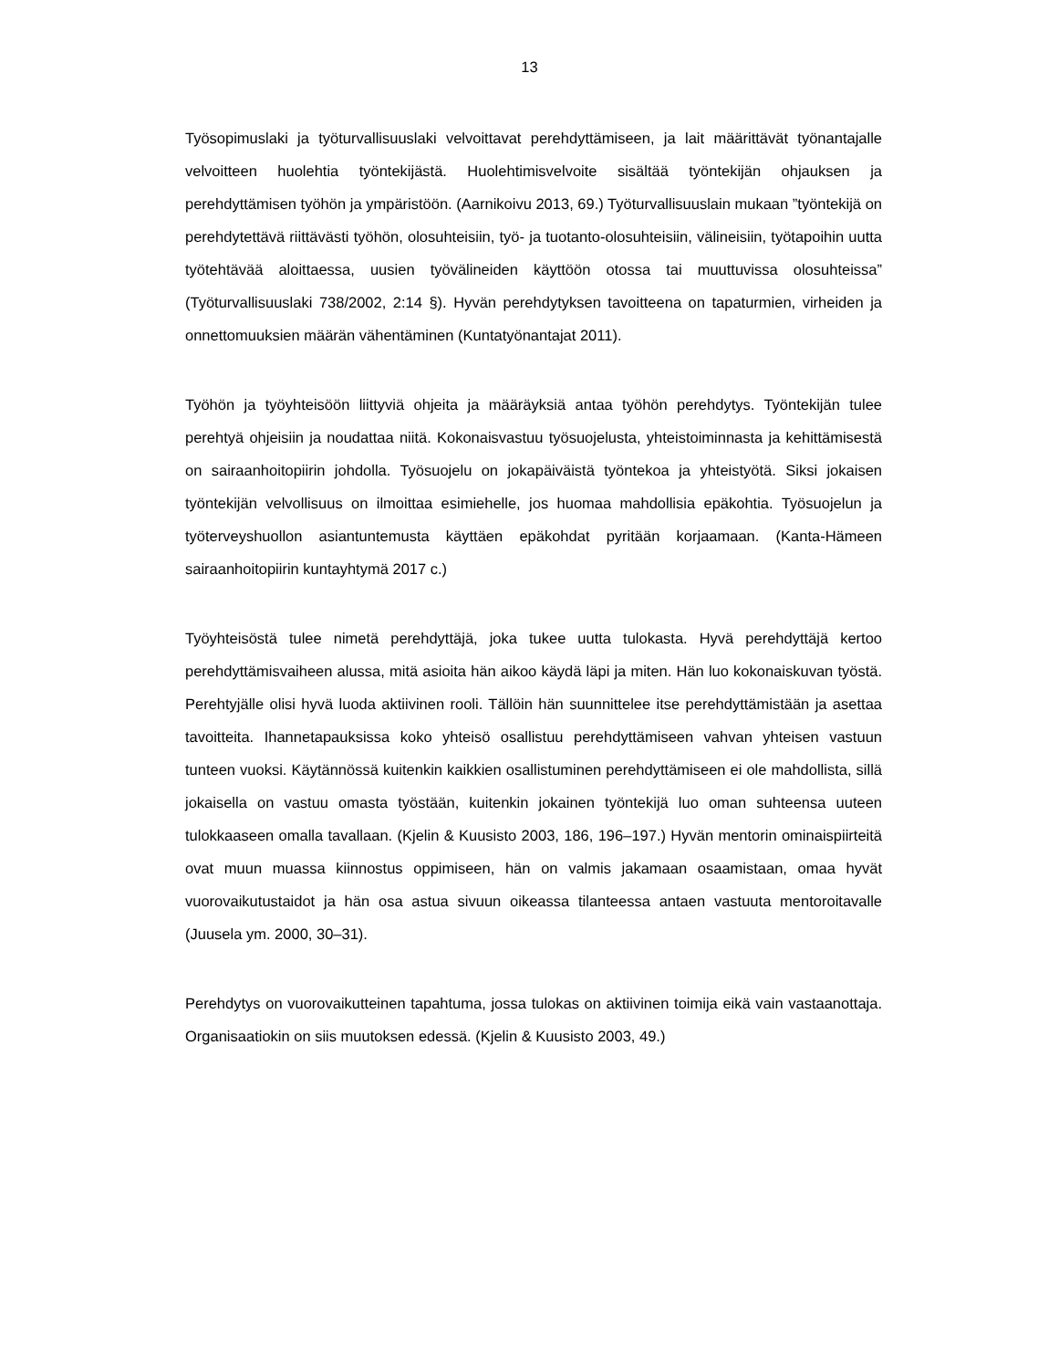13
Työsopimuslaki ja työturvallisuuslaki velvoittavat perehdyttämiseen, ja lait määrittävät työnantajalle velvoitteen huolehtia työntekijästä. Huolehtimisvelvoite sisältää työntekijän ohjauksen ja perehdyttämisen työhön ja ympäristöön. (Aarnikoivu 2013, 69.) Työturvallisuuslain mukaan ”työntekijä on perehdytettävä riittävästi työhön, olosuhteisiin, työ- ja tuotanto-olosuhteisiin, välineisiin, työtapoihin uutta työtehtävää aloittaessa, uusien työvälineiden käyttöön otossa tai muuttuvissa olosuhteissa” (Työturvallisuuslaki 738/2002, 2:14 §). Hyvän perehdytyksen tavoitteena on tapaturmien, virheiden ja onnettomuuksien määrän vähentäminen (Kuntatyönantajat 2011).
Työhön ja työyhteisöön liittyviä ohjeita ja määräyksiä antaa työhön perehdytys. Työntekijän tulee perehtyä ohjeisiin ja noudattaa niitä. Kokonaisvastuu työsuojelusta, yhteistoiminnasta ja kehittämisestä on sairaanhoitopiirin johdolla. Työsuojelu on jokapäiväistä työntekoa ja yhteistyötä. Siksi jokaisen työntekijän velvollisuus on ilmoittaa esimiehelle, jos huomaa mahdollisia epäkohtia. Työsuojelun ja työterveyshuollon asiantuntemusta käyttäen epäkohdat pyritään korjaamaan. (Kanta-Hämeen sairaanhoitopiirin kuntayhtymä 2017 c.)
Työyhteisöstä tulee nimetä perehdyttäjä, joka tukee uutta tulokasta. Hyvä perehdyttäjä kertoo perehdyttämisvaiheen alussa, mitä asioita hän aikoo käydä läpi ja miten. Hän luo kokonaiskuvan työstä. Perehtyjälle olisi hyvä luoda aktiivinen rooli. Tällöin hän suunnittelee itse perehdyttämistään ja asettaa tavoitteita. Ihannetapauksissa koko yhteisö osallistuu perehdyttämiseen vahvan yhteisen vastuun tunteen vuoksi. Käytännössä kuitenkin kaikkien osallistuminen perehdyttämiseen ei ole mahdollista, sillä jokaisella on vastuu omasta työstään, kuitenkin jokainen työntekijä luo oman suhteensa uuteen tulokkaaseen omalla tavallaan. (Kjelin & Kuusisto 2003, 186, 196–197.) Hyvän mentorin ominaispiirteitä ovat muun muassa kiinnostus oppimiseen, hän on valmis jakamaan osaamistaan, omaa hyvät vuorovaikutustaidot ja hän osa astua sivuun oikeassa tilanteessa antaen vastuuta mentoroitavalle (Juusela ym. 2000, 30–31).
Perehdytys on vuorovaikutteinen tapahtuma, jossa tulokas on aktiivinen toimija eikä vain vastaanottaja. Organisaatiokin on siis muutoksen edessä. (Kjelin & Kuusisto 2003, 49.)